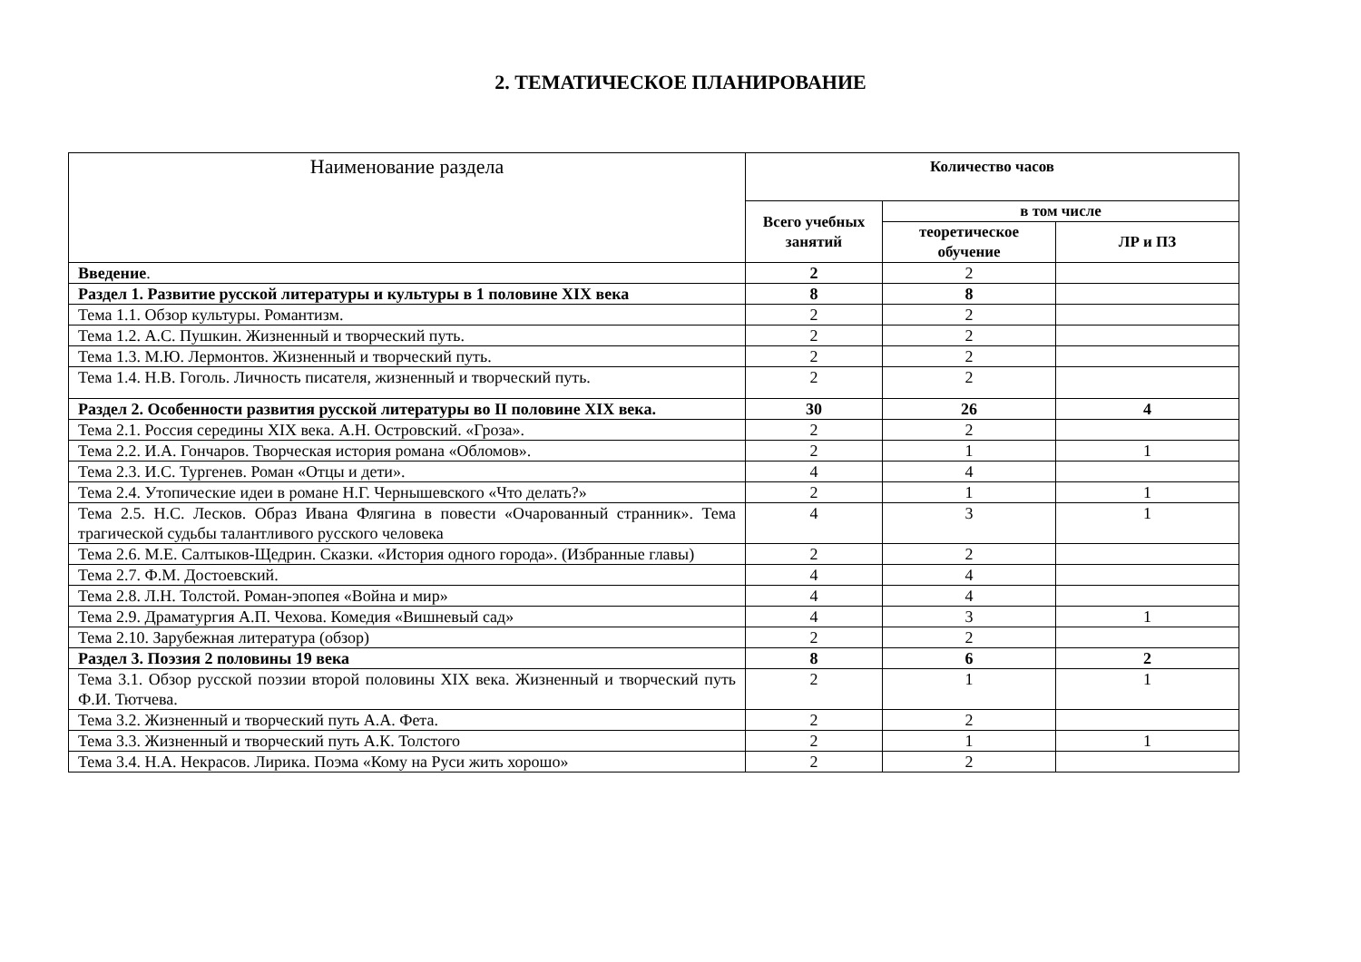2. ТЕМАТИЧЕСКОЕ ПЛАНИРОВАНИЕ
| Наименование раздела | Количество часов | | |
| --- | --- | --- | --- |
| | Всего учебных занятий | в том числе | |
| | | теоретическое обучение | ЛР и ПЗ |
| Введение . | 2 | 2 | |
| Раздел 1. Развитие русской литературы и культуры в 1 половине XIX века | 8 | 8 | |
| Тема 1.1. Обзор культуры. Романтизм. | 2 | 2 | |
| Тема 1.2. А.С. Пушкин. Жизненный и творческий путь. | 2 | 2 | |
| Тема 1.3. М.Ю. Лермонтов. Жизненный и творческий путь. | 2 | 2 | |
| Тема 1.4. Н.В. Гоголь. Личность писателя, жизненный и творческий путь. | 2 | 2 | |
| Раздел 2. Особенности развития русской литературы во II половине XIX века. | 30 | 26 | 4 |
| Тема 2.1. Россия середины XIX века. А.Н. Островский. «Гроза». | 2 | 2 | |
| Тема 2.2. И.А. Гончаров. Творческая история романа «Обломов». | 2 | 1 | 1 |
| Тема 2.3. И.С. Тургенев. Роман «Отцы и дети». | 4 | 4 | |
| Тема 2.4. Утопические идеи в романе Н.Г. Чернышевского «Что делать?» | 2 | 1 | 1 |
| Тема 2.5. Н.С. Лесков. Образ Ивана Флягина в повести «Очарованный странник». Тема трагической судьбы талантливого русского человека | 4 | 3 | 1 |
| Тема 2.6. М.Е. Салтыков-Щедрин. Сказки. «История одного города». (Избранные главы) | 2 | 2 | |
| Тема 2.7. Ф.М. Достоевский. | 4 | 4 | |
| Тема 2.8. Л.Н. Толстой. Роман-эпопея «Война и мир» | 4 | 4 | |
| Тема 2.9. Драматургия А.П. Чехова. Комедия «Вишневый сад» | 4 | 3 | 1 |
| Тема 2.10. Зарубежная литература (обзор) | 2 | 2 | |
| Раздел 3. Поэзия 2 половины 19 века | 8 | 6 | 2 |
| Тема 3.1. Обзор русской поэзии второй половины XIX века. Жизненный и творческий путь Ф.И. Тютчева. | 2 | 1 | 1 |
| Тема 3.2. Жизненный и творческий путь А.А. Фета. | 2 | 2 | |
| Тема 3.3. Жизненный и творческий путь А.К. Толстого | 2 | 1 | 1 |
| Тема 3.4. Н.А. Некрасов. Лирика. Поэма «Кому на Руси жить хорошо» | 2 | 2 | |